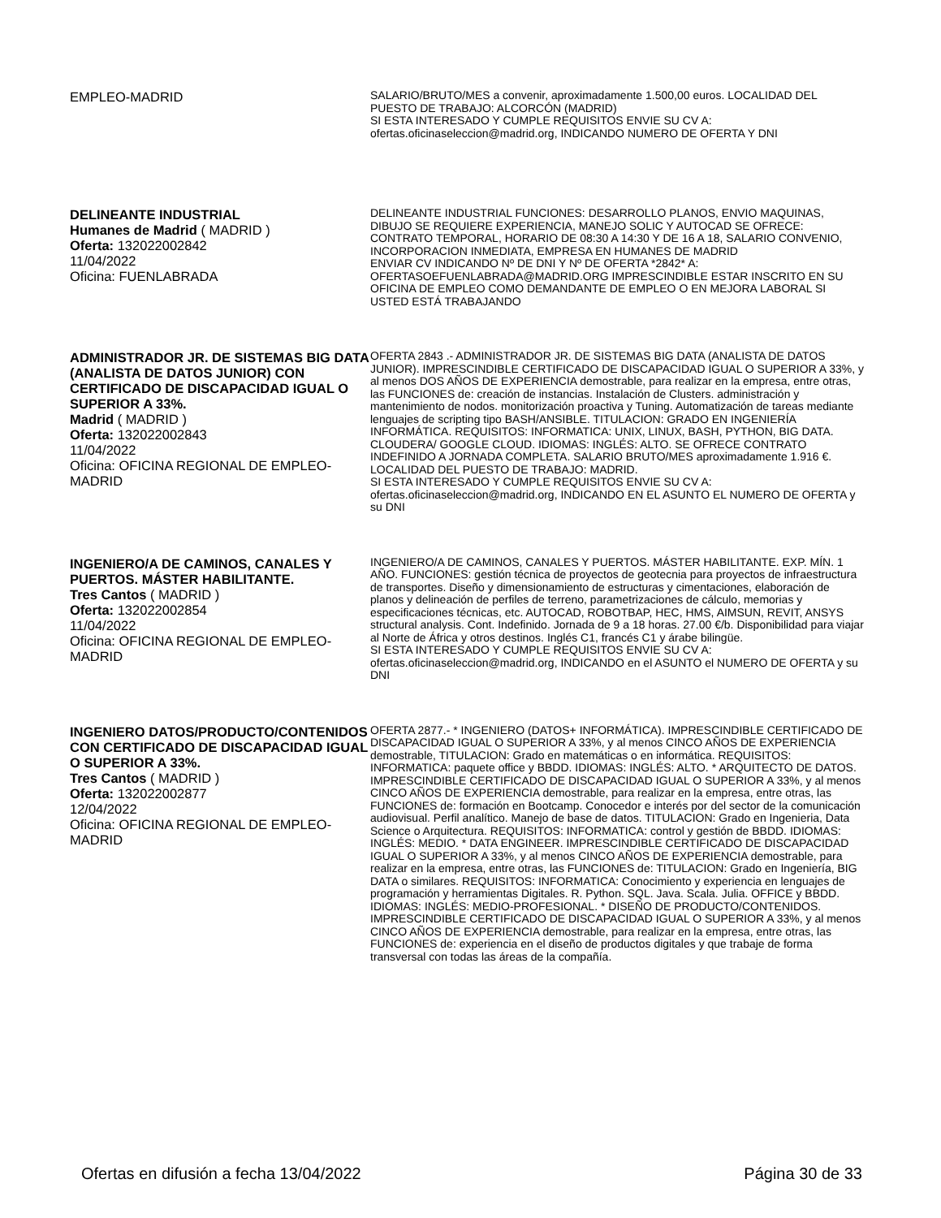| EMPLEO-MADRID | SALARIO/BRUTO/MES a convenir, aproximadamente 1.500,00 euros. LOCALIDAD DEL PUESTO DE TRABAJO: ALCORCÓN (MADRID) SI ESTA INTERESADO Y CUMPLE REQUISITOS ENVIE SU CV A: ofertas.oficinaseleccion@madrid.org, INDICANDO NUMERO DE OFERTA Y DNI |
| DELINEANTE INDUSTRIAL Humanes de Madrid ( MADRID ) Oferta: 132022002842 11/04/2022 Oficina: FUENLABRADA | DELINEANTE INDUSTRIAL FUNCIONES: DESARROLLO PLANOS, ENVIO MAQUINAS, DIBUJO SE REQUIERE EXPERIENCIA, MANEJO SOLIC Y AUTOCAD SE OFRECE: CONTRATO TEMPORAL, HORARIO DE 08:30 A 14:30 Y DE 16 A 18, SALARIO CONVENIO, INCORPORACION INMEDIATA, EMPRESA EN HUMANES DE MADRID ENVIAR CV INDICANDO Nº DE DNI Y Nº DE OFERTA *2842* A: OFERTASOEFUENLABRADA@MADRID.ORG IMPRESCINDIBLE ESTAR INSCRITO EN SU OFICINA DE EMPLEO COMO DEMANDANTE DE EMPLEO O EN MEJORA LABORAL SI USTED ESTÁ TRABAJANDO |
| ADMINISTRADOR JR. DE SISTEMAS BIG DATA (ANALISTA DE DATOS JUNIOR) CON CERTIFICADO DE DISCAPACIDAD IGUAL O SUPERIOR A 33%. Madrid ( MADRID ) Oferta: 132022002843 11/04/2022 Oficina: OFICINA REGIONAL DE EMPLEO-MADRID | OFERTA 2843 .- ADMINISTRADOR JR. DE SISTEMAS BIG DATA (ANALISTA DE DATOS JUNIOR). IMPRESCINDIBLE CERTIFICADO DE DISCAPACIDAD IGUAL O SUPERIOR A 33%, y al menos DOS AÑOS DE EXPERIENCIA demostrable, para realizar en la empresa, entre otras, las FUNCIONES de: creación de instancias. Instalación de Clusters. administración y mantenimiento de nodos. monitorización proactiva y Tuning. Automatización de tareas mediante lenguajes de scripting tipo BASH/ANSIBLE. TITULACION: GRADO EN INGENIERÍA INFORMÁTICA. REQUISITOS: INFORMATICA: UNIX, LINUX, BASH, PYTHON, BIG DATA. CLOUDERA/ GOOGLE CLOUD. IDIOMAS: INGLÉS: ALTO. SE OFRECE CONTRATO INDEFINIDO A JORNADA COMPLETA. SALARIO BRUTO/MES aproximadamente 1.916 €. LOCALIDAD DEL PUESTO DE TRABAJO: MADRID. SI ESTA INTERESADO Y CUMPLE REQUISITOS ENVIE SU CV A: ofertas.oficinaseleccion@madrid.org, INDICANDO EN EL ASUNTO EL NUMERO DE OFERTA y su DNI |
| INGENIERO/A DE CAMINOS, CANALES Y PUERTOS. MÁSTER HABILITANTE. Tres Cantos ( MADRID ) Oferta: 132022002854 11/04/2022 Oficina: OFICINA REGIONAL DE EMPLEO-MADRID | INGENIERO/A DE CAMINOS, CANALES Y PUERTOS. MÁSTER HABILITANTE. EXP. MÍN. 1 AÑO. FUNCIONES: gestión técnica de proyectos de geotecnia para proyectos de infraestructura de transportes. Diseño y dimensionamiento de estructuras y cimentaciones, elaboración de planos y delineación de perfiles de terreno, parametrizaciones de cálculo, memorias y especificaciones técnicas, etc. AUTOCAD, ROBOTBAP, HEC, HMS, AIMSUN, REVIT, ANSYS structural analysis. Cont. Indefinido. Jornada de 9 a 18 horas. 27.00 €/b. Disponibilidad para viajar al Norte de África y otros destinos. Inglés C1, francés C1 y árabe bilingüe. SI ESTA INTERESADO Y CUMPLE REQUISITOS ENVIE SU CV A: ofertas.oficinaseleccion@madrid.org, INDICANDO en el ASUNTO el NUMERO DE OFERTA y su DNI |
| INGENIERO DATOS/PRODUCTO/CONTENIDOS CON CERTIFICADO DE DISCAPACIDAD IGUAL O SUPERIOR A 33%. Tres Cantos ( MADRID ) Oferta: 132022002877 12/04/2022 Oficina: OFICINA REGIONAL DE EMPLEO-MADRID | OFERTA 2877.- * INGENIERO (DATOS+ INFORMÁTICA). IMPRESCINDIBLE CERTIFICADO DE DISCAPACIDAD IGUAL O SUPERIOR A 33%, y al menos CINCO AÑOS DE EXPERIENCIA demostrable, TITULACION: Grado en matemáticas o en informática. REQUISITOS: INFORMATICA: paquete office y BBDD. IDIOMAS: INGLÉS: ALTO. * ARQUITECTO DE DATOS. IMPRESCINDIBLE CERTIFICADO DE DISCAPACIDAD IGUAL O SUPERIOR A 33%, y al menos CINCO AÑOS DE EXPERIENCIA demostrable, para realizar en la empresa, entre otras, las FUNCIONES de: formación en Bootcamp. Conocedor e interés por del sector de la comunicación audiovisual. Perfil analítico. Manejo de base de datos. TITULACION: Grado en Ingenieria, Data Science o Arquitectura. REQUISITOS: INFORMATICA: control y gestión de BBDD. IDIOMAS: INGLÉS: MEDIO. * DATA ENGINEER. IMPRESCINDIBLE CERTIFICADO DE DISCAPACIDAD IGUAL O SUPERIOR A 33%, y al menos CINCO AÑOS DE EXPERIENCIA demostrable, para realizar en la empresa, entre otras, las FUNCIONES de: TITULACION: Grado en Ingeniería, BIG DATA o similares. REQUISITOS: INFORMATICA: Conocimiento y experiencia en lenguajes de programación y herramientas Digitales. R. Python. SQL. Java. Scala. Julia. OFFICE y BBDD. IDIOMAS: INGLÉS: MEDIO-PROFESIONAL. * DISEÑO DE PRODUCTO/CONTENIDOS. IMPRESCINDIBLE CERTIFICADO DE DISCAPACIDAD IGUAL O SUPERIOR A 33%, y al menos CINCO AÑOS DE EXPERIENCIA demostrable, para realizar en la empresa, entre otras, las FUNCIONES de: experiencia en el diseño de productos digitales y que trabaje de forma transversal con todas las áreas de la compañía. |
Ofertas en difusión a fecha 13/04/2022 Página 30 de 33